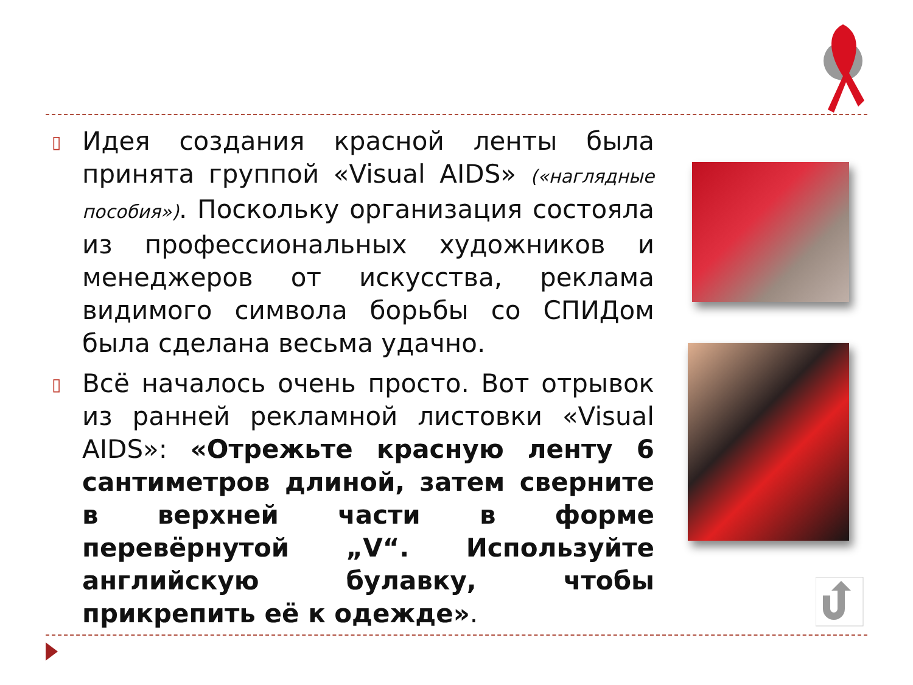▯
Идея создания красной ленты была принята группой «Visual AIDS» («наглядные пособия»). Поскольку организация состояла из профессиональных художников и менеджеров от искусства, реклама видимого символа борьбы со СПИДом была сделана весьма удачно.
▯
Всё началось очень просто. Вот отрывок из ранней рекламной листовки «Visual AIDS»: «Отрежьте красную ленту 6 сантиметров длиной, затем сверните в верхней части в форме перевёрнутой „V“. Используйте английскую булавку, чтобы прикрепить её к одежде».